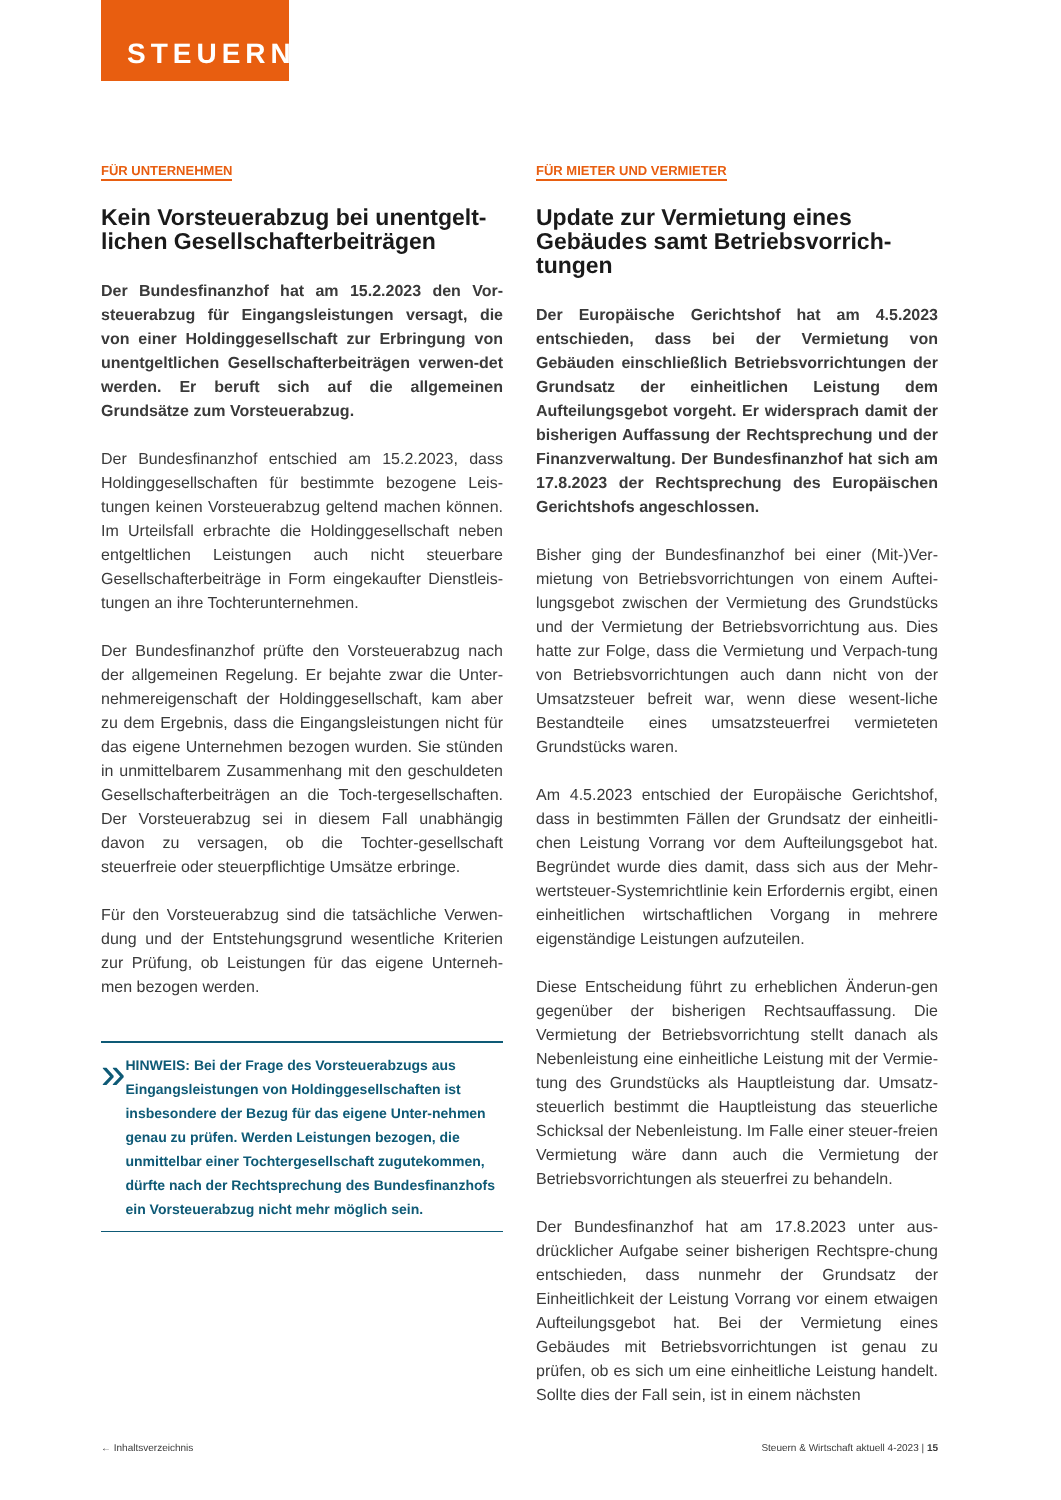STEUERN
FÜR UNTERNEHMEN
Kein Vorsteuerabzug bei unentgelt-lichen Gesellschafterbeiträgen
Der Bundesfinanzhof hat am 15.2.2023 den Vor-steuerabzug für Eingangsleistungen versagt, die von einer Holdinggesellschaft zur Erbringung von unentgeltlichen Gesellschafterbeiträgen verwen-det werden. Er beruft sich auf die allgemeinen Grundsätze zum Vorsteuerabzug.
Der Bundesfinanzhof entschied am 15.2.2023, dass Holdinggesellschaften für bestimmte bezogene Leis-tungen keinen Vorsteuerabzug geltend machen können. Im Urteilsfall erbrachte die Holdinggesellschaft neben entgeltlichen Leistungen auch nicht steuerbare Gesellschafterbeiträge in Form eingekaufter Dienstleis-tungen an ihre Tochterunternehmen.
Der Bundesfinanzhof prüfte den Vorsteuerabzug nach der allgemeinen Regelung. Er bejahte zwar die Unter-nehmereigenschaft der Holdinggesellschaft, kam aber zu dem Ergebnis, dass die Eingangsleistungen nicht für das eigene Unternehmen bezogen wurden. Sie stünden in unmittelbarem Zusammenhang mit den geschuldeten Gesellschafterbeiträgen an die Toch-tergesellschaften. Der Vorsteuerabzug sei in diesem Fall unabhängig davon zu versagen, ob die Tochter-gesellschaft steuerfreie oder steuerpflichtige Umsätze erbringe.
Für den Vorsteuerabzug sind die tatsächliche Verwen-dung und der Entstehungsgrund wesentliche Kriterien zur Prüfung, ob Leistungen für das eigene Unterneh-men bezogen werden.
»
HINWEIS: Bei der Frage des Vorsteuerabzugs aus Eingangsleistungen von Holdinggesellschaften ist insbesondere der Bezug für das eigene Unter-nehmen genau zu prüfen. Werden Leistungen bezogen, die unmittelbar einer Tochtergesellschaft zugutekommen, dürfte nach der Rechtsprechung des Bundesfinanzhofs ein Vorsteuerabzug nicht mehr möglich sein.
FÜR MIETER UND VERMIETER
Update zur Vermietung eines Gebäudes samt Betriebsvorrich-tungen
Der Europäische Gerichtshof hat am 4.5.2023 entschieden, dass bei der Vermietung von Gebäuden einschließlich Betriebsvorrichtungen der Grundsatz der einheitlichen Leistung dem Aufteilungsgebot vorgeht. Er widersprach damit der bisherigen Auffassung der Rechtsprechung und der Finanzverwaltung. Der Bundesfinanzhof hat sich am 17.8.2023 der Rechtsprechung des Europäischen Gerichtshofs angeschlossen.
Bisher ging der Bundesfinanzhof bei einer (Mit-)Ver-mietung von Betriebsvorrichtungen von einem Auftei-lungsgebot zwischen der Vermietung des Grundstücks und der Vermietung der Betriebsvorrichtung aus. Dies hatte zur Folge, dass die Vermietung und Verpach-tung von Betriebsvorrichtungen auch dann nicht von der Umsatzsteuer befreit war, wenn diese wesent-liche Bestandteile eines umsatzsteuerfrei vermieteten Grundstücks waren.
Am 4.5.2023 entschied der Europäische Gerichtshof, dass in bestimmten Fällen der Grundsatz der einheitli-chen Leistung Vorrang vor dem Aufteilungsgebot hat. Begründet wurde dies damit, dass sich aus der Mehr-wertsteuer-Systemrichtlinie kein Erfordernis ergibt, einen einheitlichen wirtschaftlichen Vorgang in mehrere eigenständige Leistungen aufzuteilen.
Diese Entscheidung führt zu erheblichen Änderun-gen gegenüber der bisherigen Rechtsauffassung. Die Vermietung der Betriebsvorrichtung stellt danach als Nebenleistung eine einheitliche Leistung mit der Vermie-tung des Grundstücks als Hauptleistung dar. Umsatz-steuerlich bestimmt die Hauptleistung das steuerliche Schicksal der Nebenleistung. Im Falle einer steuer-freien Vermietung wäre dann auch die Vermietung der Betriebsvorrichtungen als steuerfrei zu behandeln.
Der Bundesfinanzhof hat am 17.8.2023 unter aus-drücklicher Aufgabe seiner bisherigen Rechtspre-chung entschieden, dass nunmehr der Grundsatz der Einheitlichkeit der Leistung Vorrang vor einem etwaigen Aufteilungsgebot hat. Bei der Vermietung eines Gebäudes mit Betriebsvorrichtungen ist genau zu prüfen, ob es sich um eine einheitliche Leistung handelt. Sollte dies der Fall sein, ist in einem nächsten
← Inhaltsverzeichnis Steuern & Wirtschaft aktuell 4-2023 | 15